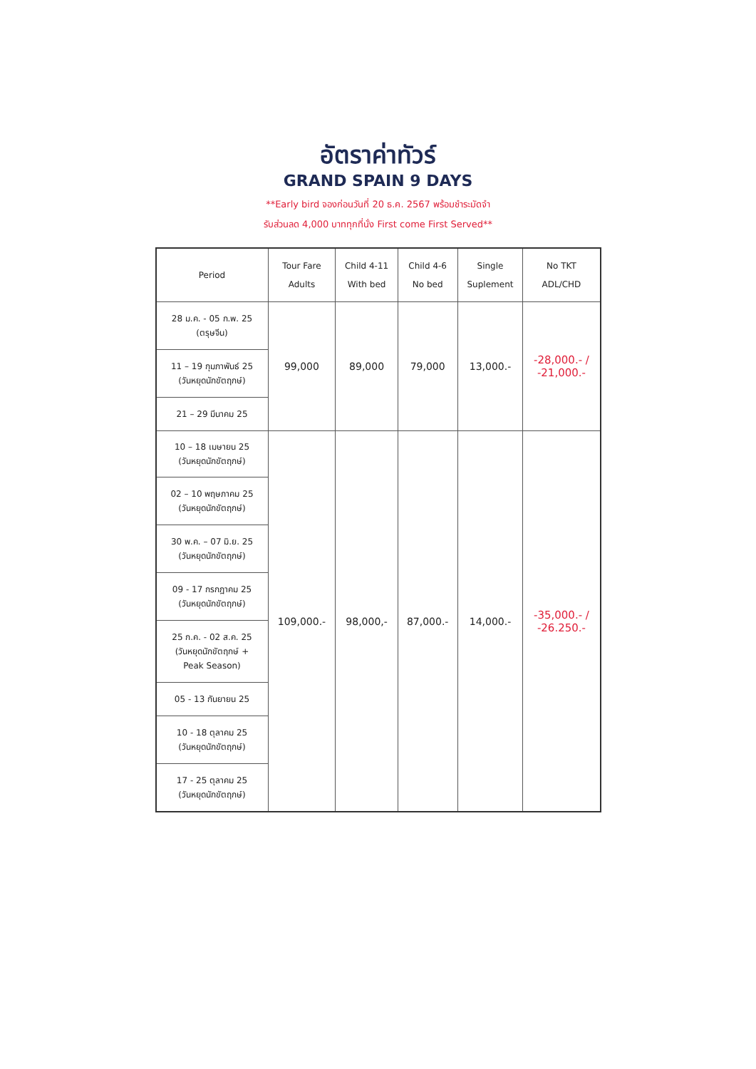อัตราค่าทัวร์
GRAND SPAIN 9 DAYS
**Early bird จองก่อนวันที่ 20 ธ.ค. 2567 พร้อมชำระมัดจำ
รับส่วนลด 4,000 บาททุกที่นั่ง First come First Served**
| Period | Tour Fare Adults | Child 4-11 With bed | Child 4-6 No bed | Single Suplement | No TKT ADL/CHD |
| --- | --- | --- | --- | --- | --- |
| 28 ม.ค. - 05 ก.พ. 25 (ตรุษจีน) | 99,000 | 89,000 | 79,000 | 13,000.- | -28,000.- / -21,000.- |
| 11 – 19 กุมภาพันธ์ 25 (วันหยุดนักขัตฤกษ์) | | | | | |
| 21 – 29 มีนาคม 25 | | | | | |
| 10 – 18 เมษายน 25 (วันหยุดนักขัตฤกษ์) | 109,000.- | 98,000,- | 87,000.- | 14,000.- | -35,000.- / -26.250.- |
| 02 – 10 พฤษภาคม 25 (วันหยุดนักขัตฤกษ์) | | | | | |
| 30 พ.ค. – 07 มิ.ย. 25 (วันหยุดนักขัตฤกษ์) | | | | | |
| 09 - 17 กรกฎาคม 25 (วันหยุดนักขัตฤกษ์) | | | | | |
| 25 ก.ค. - 02 ส.ค. 25 (วันหยุดนักขัตฤกษ์ + Peak Season) | | | | | |
| 05 - 13 กันยายน 25 | | | | | |
| 10 - 18 ตุลาคม 25 (วันหยุดนักขัตฤกษ์) | | | | | |
| 17 - 25 ตุลาคม 25 (วันหยุดนักขัตฤกษ์) | | | | | |